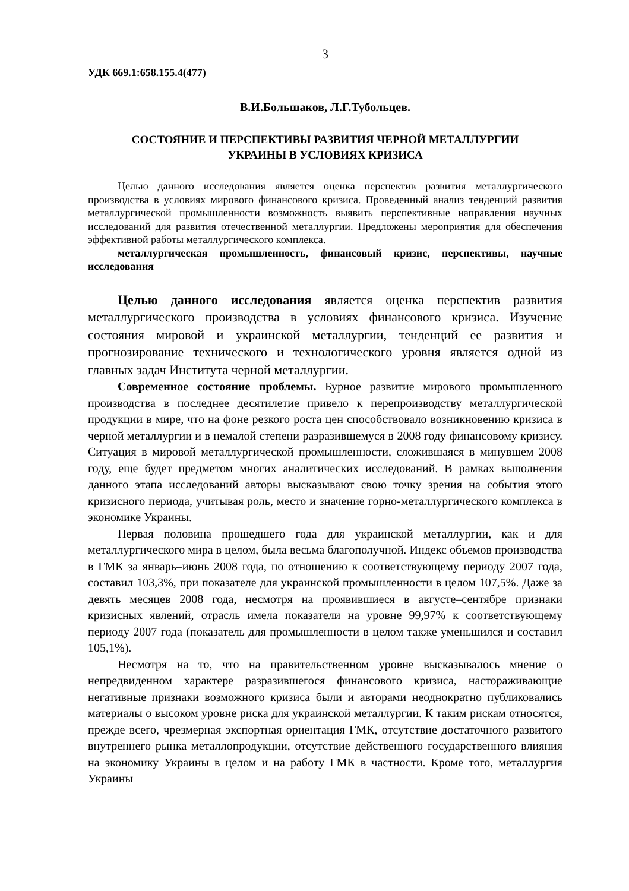3
УДК 669.1:658.155.4(477)
В.И.Большаков, Л.Г.Тубольцев.
СОСТОЯНИЕ И ПЕРСПЕКТИВЫ РАЗВИТИЯ ЧЕРНОЙ МЕТАЛЛУРГИИ
УКРАИНЫ В УСЛОВИЯХ КРИЗИСА
Целью данного исследования является оценка перспектив развития металлургического производства в условиях мирового финансового кризиса. Проведенный анализ тенденций развития металлургической промышленности возможность выявить перспективные направления научных исследований для развития отечественной металлургии. Предложены мероприятия для обеспечения эффективной работы металлургического комплекса.
металлургическая промышленность, финансовый кризис, перспективы, научные исследования
Целью данного исследования является оценка перспектив развития металлургического производства в условиях финансового кризиса. Изучение состояния мировой и украинской металлургии, тенденций ее развития и прогнозирование технического и технологического уровня является одной из главных задач Института черной металлургии.
Современное состояние проблемы. Бурное развитие мирового промышленного производства в последнее десятилетие привело к перепроизводству металлургической продукции в мире, что на фоне резкого роста цен способствовало возникновению кризиса в черной металлургии и в немалой степени разразившемуся в 2008 году финансовому кризису. Ситуация в мировой металлургической промышленности, сложившаяся в минувшем 2008 году, еще будет предметом многих аналитических исследований. В рамках выполнения данного этапа исследований авторы высказывают свою точку зрения на события этого кризисного периода, учитывая роль, место и значение горно-металлургического комплекса в экономике Украины.
Первая половина прошедшего года для украинской металлургии, как и для металлургического мира в целом, была весьма благополучной. Индекс объемов производства в ГМК за январь–июнь 2008 года, по отношению к соответствующему периоду 2007 года, составил 103,3%, при показателе для украинской промышленности в целом 107,5%. Даже за девять месяцев 2008 года, несмотря на проявившиеся в августе–сентябре признаки кризисных явлений, отрасль имела показатели на уровне 99,97% к соответствующему периоду 2007 года (показатель для промышленности в целом также уменьшился и составил 105,1%).
Несмотря на то, что на правительственном уровне высказывалось мнение о непредвиденном характере разразившегося финансового кризиса, настораживающие негативные признаки возможного кризиса были и авторами неоднократно публиковались материалы о высоком уровне риска для украинской металлургии. К таким рискам относятся, прежде всего, чрезмерная экспортная ориентация ГМК, отсутствие достаточного развитого внутреннего рынка металлопродукции, отсутствие действенного государственного влияния на экономику Украины в целом и на работу ГМК в частности. Кроме того, металлургия Украины